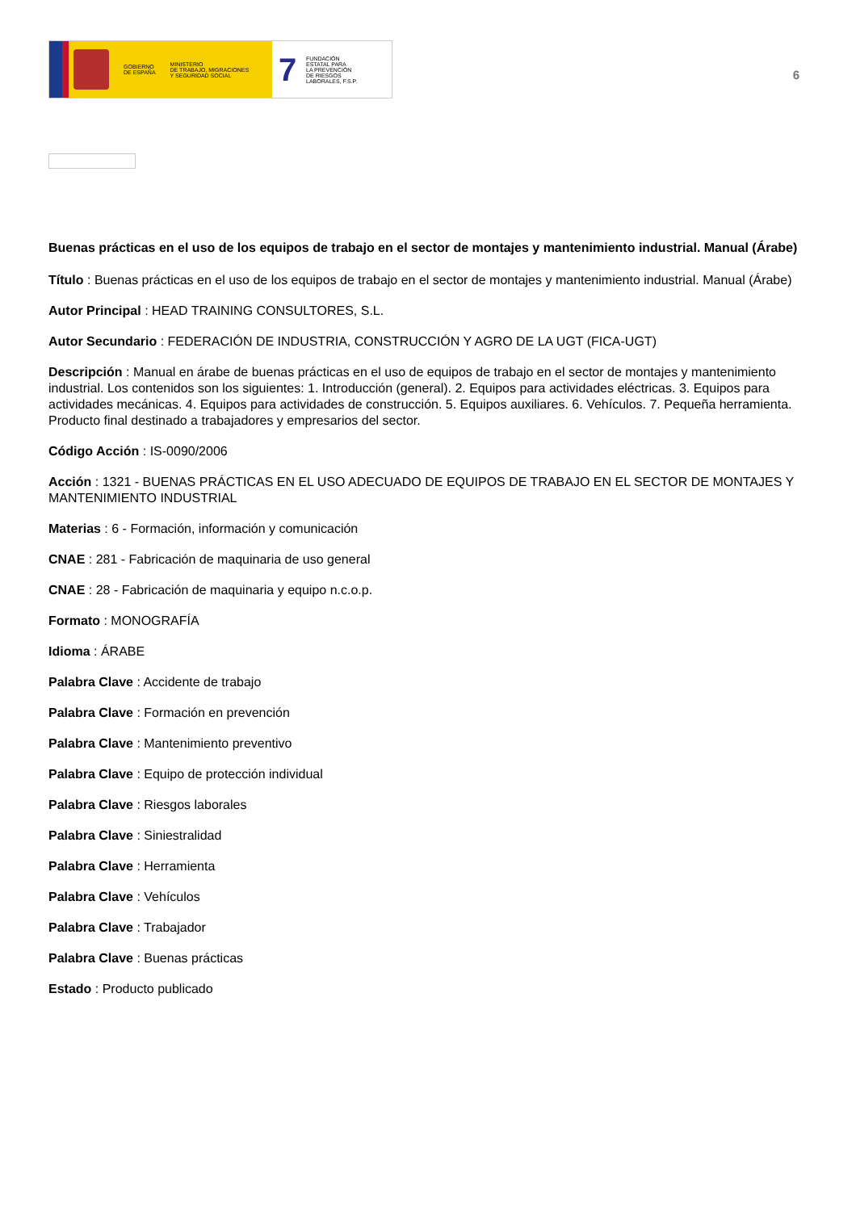GOBIERNO
DE ESPAÑA
MINISTERIO
DE TRABAJO, MIGRACIONES
Y SEGURIDAD SOCIAL
7
FUNDACIÓN
ESTATAL PARA
LA PREVENCIÓN
DE RIESGOS
LABORALES, F.S.P.
6
Buenas prácticas en el uso de los equipos de trabajo en el sector de montajes y mantenimiento industrial. Manual (Árabe)
Título : Buenas prácticas en el uso de los equipos de trabajo en el sector de montajes y mantenimiento industrial. Manual (Árabe)
Autor Principal : HEAD TRAINING CONSULTORES, S.L.
Autor Secundario : FEDERACIÓN DE INDUSTRIA, CONSTRUCCIÓN Y AGRO DE LA UGT (FICA-UGT)
Descripción : Manual en árabe de buenas prácticas en el uso de equipos de trabajo en el sector de montajes y mantenimiento industrial. Los contenidos son los siguientes: 1. Introducción (general). 2. Equipos para actividades eléctricas. 3. Equipos para actividades mecánicas. 4. Equipos para actividades de construcción. 5. Equipos auxiliares. 6. Vehículos. 7. Pequeña herramienta. Producto final destinado a trabajadores y empresarios del sector.
Código Acción : IS-0090/2006
Acción : 1321 - BUENAS PRÁCTICAS EN EL USO ADECUADO DE EQUIPOS DE TRABAJO EN EL SECTOR DE MONTAJES Y MANTENIMIENTO INDUSTRIAL
Materias : 6 - Formación, información y comunicación
CNAE : 281 - Fabricación de maquinaria de uso general
CNAE : 28 - Fabricación de maquinaria y equipo n.c.o.p.
Formato : MONOGRAFÍA
Idioma : ÁRABE
Palabra Clave : Accidente de trabajo
Palabra Clave : Formación en prevención
Palabra Clave : Mantenimiento preventivo
Palabra Clave : Equipo de protección individual
Palabra Clave : Riesgos laborales
Palabra Clave : Siniestralidad
Palabra Clave : Herramienta
Palabra Clave : Vehículos
Palabra Clave : Trabajador
Palabra Clave : Buenas prácticas
Estado : Producto publicado